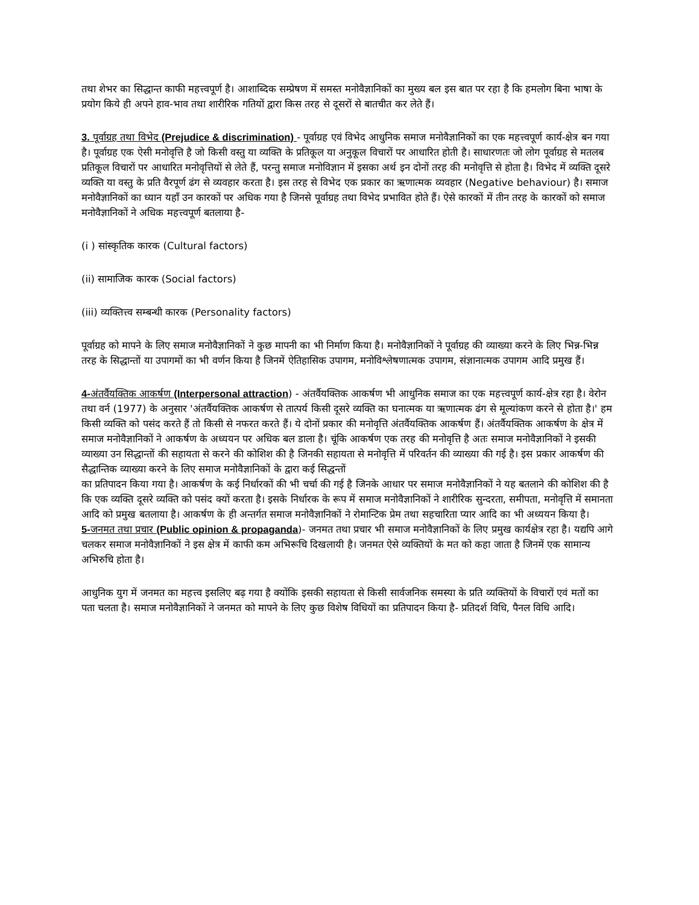तथा शेभर का सिद्धान्त काफी महत्त्वपूर्ण है। आशाब्दिक सम्प्रेषण में समस्त मनोवैज्ञानिकों का मुख्य बल इस बात पर रहा है कि हमलोग बिना भाषा के प्रयोग किये ही अपने हाव-भाव तथा शारीरिक गतियों द्वारा किस तरह से दूसरों से बातचीत कर लेते हैं।
3. पूर्वाग्रह तथा विभेद (Prejudice & discrimination) - पूर्वाग्रह एवं विभेद आधुनिक समाज मनोवैज्ञानिकों का एक महत्त्वपूर्ण कार्य-क्षेत्र बन गया है। पूर्वाग्रह एक ऐसी मनोवृत्ति है जो किसी वस्तु या व्यक्ति के प्रतिकूल या अनुकूल विचारों पर आधारित होती है। साधारणतः जो लोग पूर्वाग्रह से मतलब प्रतिकूल विचारों पर आधारित मनोवृत्तियों से लेते हैं, परन्तु समाज मनोविज्ञान में इसका अर्थ इन दोनों तरह की मनोवृत्ति से होता है। विभेद में व्यक्ति दूसरे व्यक्ति या वस्तु के प्रति वैरपूर्ण ढंग से व्यवहार करता है। इस तरह से विभेद एक प्रकार का ऋणात्मक व्यवहार (Negative behaviour) है। समाज मनोवैज्ञानिकों का ध्यान यहाँ उन कारकों पर अधिक गया है जिनसे पूर्वाग्रह तथा विभेद प्रभावित होते हैं। ऐसे कारकों में तीन तरह के कारकों को समाज मनोवैज्ञानिकों ने अधिक महत्त्वपूर्ण बतलाया है-
(i ) सांस्कृतिक कारक (Cultural factors)
(ii) सामाजिक कारक (Social factors)
(iii) व्यक्तित्त्व सम्बन्धी कारक (Personality factors)
पूर्वाग्रह को मापने के लिए समाज मनोवैज्ञानिकों ने कुछ मापनी का भी निर्माण किया है। मनोवैज्ञानिकों ने पूर्वाग्रह की व्याख्या करने के लिए भिन्न-भिन्न तरह के सिद्धान्तों या उपागमों का भी वर्णन किया है जिनमें ऐतिहासिक उपागम, मनोविश्लेषणात्मक उपागम, संज्ञानात्मक उपागम आदि प्रमुख हैं।
4-अंतर्वैयक्तिक आकर्षण (Interpersonal attraction) - अंतर्वैयक्तिक आकर्षण भी आधुनिक समाज का एक महत्त्वपूर्ण कार्य-क्षेत्र रहा है। वेरोन तथा वर्न (1977) के अनुसार 'अंतर्वैयक्तिक आकर्षण से तात्पर्य किसी दूसरे व्यक्ति का घनात्मक या ऋणात्मक ढंग से मूल्यांकण करने से होता है।' हम किसी व्यक्ति को पसंद करते हैं तो किसी से नफरत करते हैं। ये दोनों प्रकार की मनोवृत्ति अंतर्वैयक्तिक आकर्षण हैं। अंतर्वैयक्तिक आकर्षण के क्षेत्र में समाज मनोवैज्ञानिकों ने आकर्षण के अध्ययन पर अधिक बल डाला है। चूंकि आकर्षण एक तरह की मनोवृत्ति है अतः समाज मनोवैज्ञानिकों ने इसकी व्याख्या उन सिद्धान्तों की सहायता से करने की कोशिश की है जिनकी सहायता से मनोवृत्ति में परिवर्तन की व्याख्या की गई है। इस प्रकार आकर्षण की सैद्धान्तिक व्याख्या करने के लिए समाज मनोवैज्ञानिकों के द्वारा कई सिद्धन्तों
का प्रतिपादन किया गया है। आकर्षण के कई निर्धारकों की भी चर्चा की गई है जिनके आधार पर समाज मनोवैज्ञानिकों ने यह बतलाने की कोशिश की है कि एक व्यक्ति दूसरे व्यक्ति को पसंद क्यों करता है। इसके निर्धारक के रूप में समाज मनोवैज्ञानिकों ने शारीरिक सुन्दरता, समीपता, मनोवृत्ति में समानता आदि को प्रमुख बतलाया है। आकर्षण के ही अन्तर्गत समाज मनोवैज्ञानिकों ने रोमान्टिक प्रेम तथा सहचारिता प्यार आदि का भी अध्ययन किया है।
5-जनमत तथा प्रचार (Public opinion & propaganda)- जनमत तथा प्रचार भी समाज मनोवैज्ञानिकों के लिए प्रमुख कार्यक्षेत्र रहा है। यद्यपि आगे चलकर समाज मनोवैज्ञानिकों ने इस क्षेत्र में काफी कम अभिरूचि दिखलायी है। जनमत ऐसे व्यक्तियों के मत को कहा जाता है जिनमें एक सामान्य अभिरुचि होता है।
आधुनिक युग में जनमत का महत्त्व इसलिए बढ़ गया है क्योंकि इसकी सहायता से किसी सार्वजनिक समस्या के प्रति व्यक्तियों के विचारों एवं मतों का पता चलता है। समाज मनोवैज्ञानिकों ने जनमत को मापने के लिए कुछ विशेष विधियों का प्रतिपादन किया है- प्रतिदर्श विधि, पैनल विधि आदि।